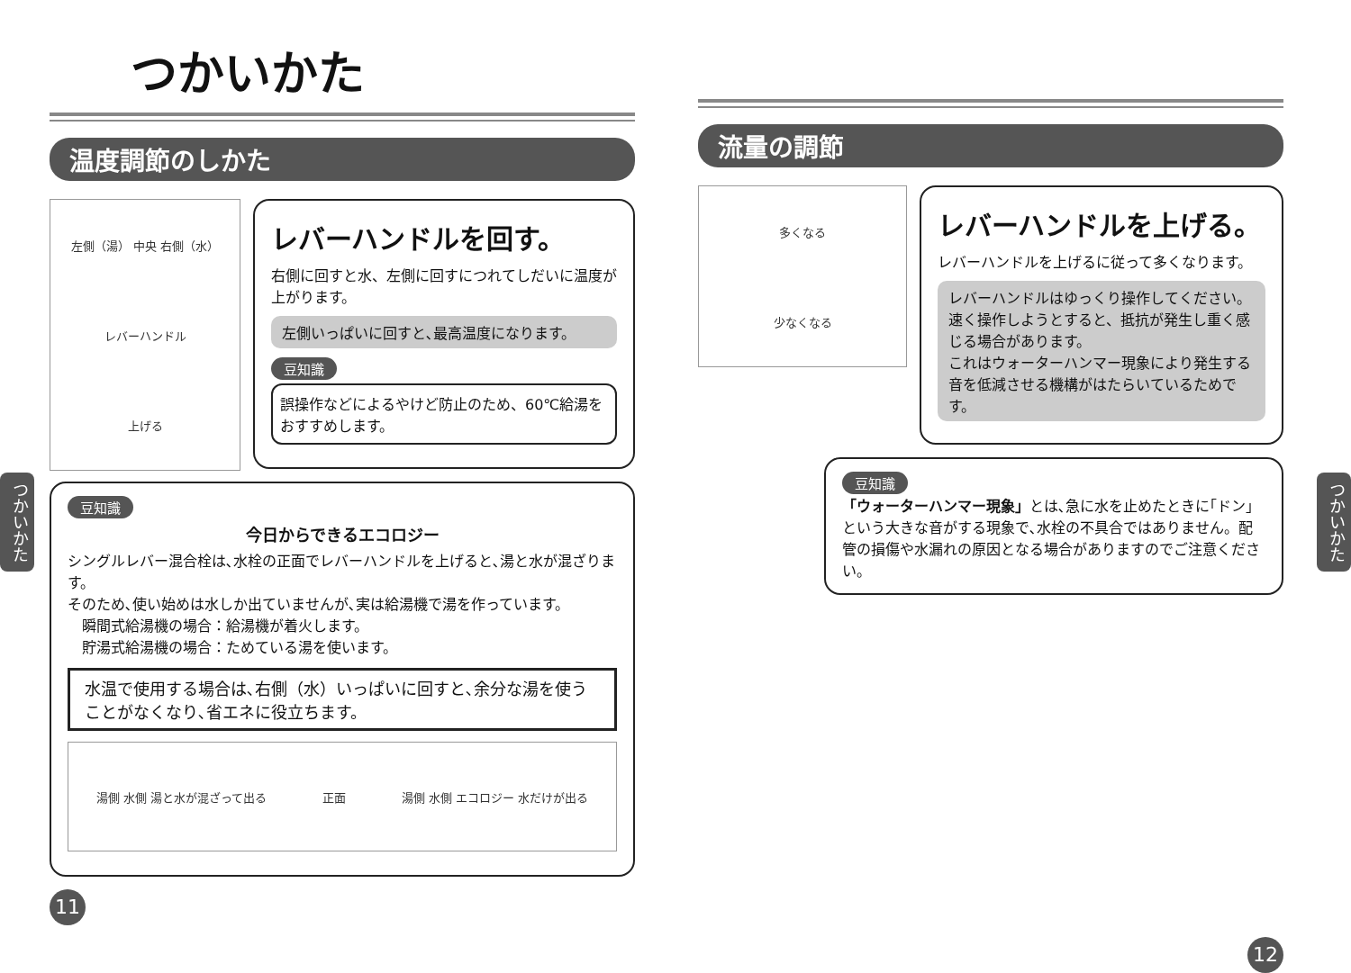つかいかた
温度調節のしかた
左側（湯） 中央 右側（水）
レバーハンドル
上げる
レバーハンドルを回す。
右側に回すと水、左側に回すにつれてしだいに温度が上がります。
左側いっぱいに回すと､最高温度になります。
豆知識
誤操作などによるやけど防止のため、60℃給湯をおすすめします。
豆知識
今日からできるエコロジー
シングルレバー混合栓は､水栓の正面でレバーハンドルを上げると､湯と水が混ざります。
そのため､使い始めは水しか出ていませんが､実は給湯機で湯を作っています。
　瞬間式給湯機の場合：給湯機が着火します。
　貯湯式給湯機の場合：ためている湯を使います。
水温で使用する場合は､右側（水）いっぱいに回すと､余分な湯を使うことがなくなり､省エネに役立ちます。
湯側 水側 湯と水が混ざって出る 正面 湯側 水側 エコロジー 水だけが出る
11
流量の調節
多くなる
少なくなる
レバーハンドルを上げる。
レバーハンドルを上げるに従って多くなります。
レバーハンドルはゆっくり操作してください。
速く操作しようとすると、抵抗が発生し重く感じる場合があります。
これはウォーターハンマー現象により発生する音を低減させる機構がはたらいているためです。
豆知識
「ウォーターハンマー現象」とは､急に水を止めたときに｢ドン｣という大きな音がする現象で､水栓の不具合ではありません。配管の損傷や水漏れの原因となる場合がありますのでご注意ください。
12
つかいかた
つかいかた